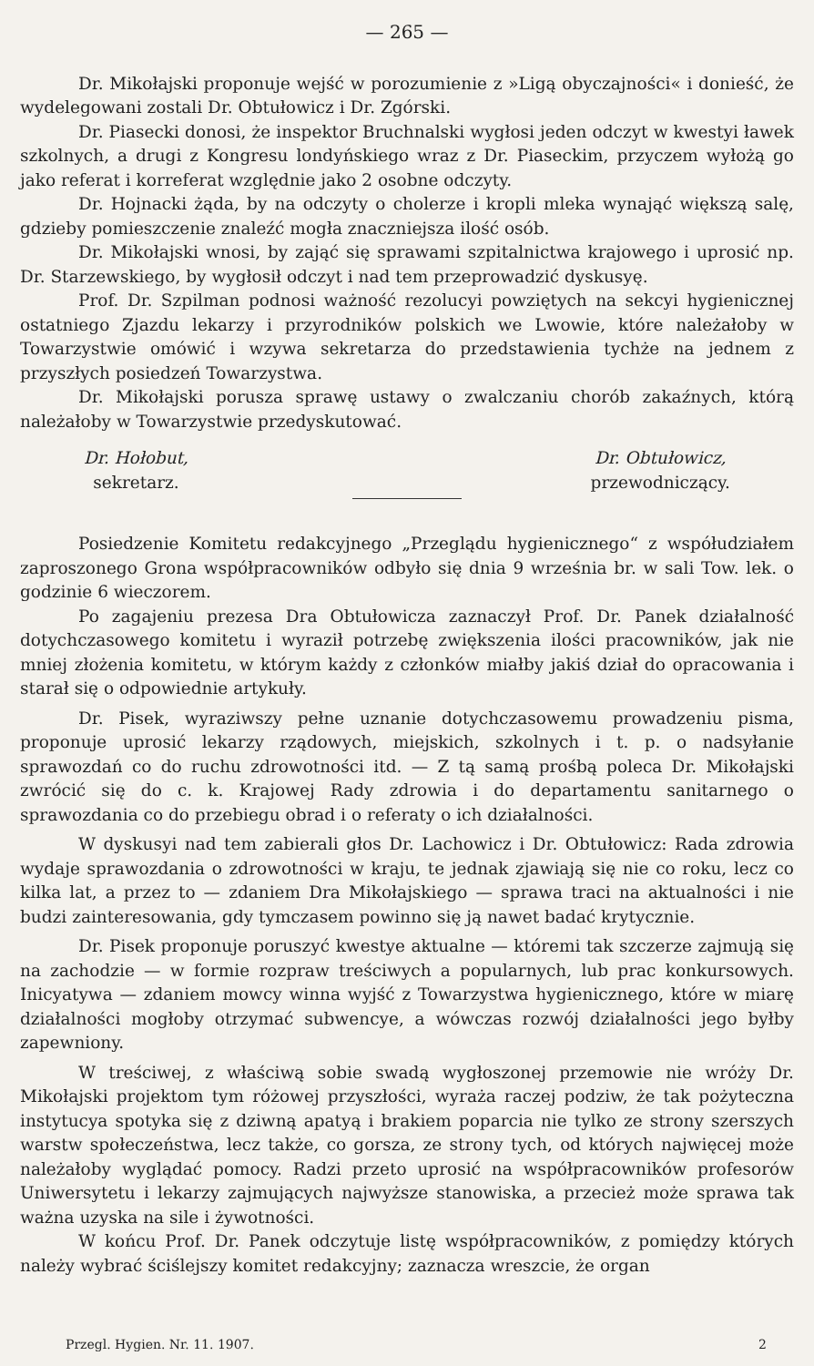— 265 —
Dr. Mikołajski proponuje wejść w porozumienie z »Ligą obyczajności« i donieść, że wydelegowani zostali Dr. Obtułowicz i Dr. Zgórski.
Dr. Piasecki donosi, że inspektor Bruchnalski wygłosi jeden odczyt w kwestyi ławek szkolnych, a drugi z Kongresu londyńskiego wraz z Dr. Piaseckim, przyczem wyłożą go jako referat i korreferat względnie jako 2 osobne odczyty.
Dr. Hojnacki żąda, by na odczyty o cholerze i kropli mleka wynająć większą salę, gdzieby pomieszczenie znaleźć mogła znaczniejsza ilość osób.
Dr. Mikołajski wnosi, by zająć się sprawami szpitalnictwa krajowego i uprosić np. Dr. Starzewskiego, by wygłosił odczyt i nad tem przeprowadzić dyskusyę.
Prof. Dr. Szpilman podnosi ważność rezolucyi powziętych na sekcyi hygienicznej ostatniego Zjazdu lekarzy i przyrodników polskich we Lwowie, które należałoby w Towarzystwie omówić i wzywa sekretarza do przedstawienia tychże na jednem z przyszłych posiedzeń Towarzystwa.
Dr. Mikołajski porusza sprawę ustawy o zwalczaniu chorób zakaźnych, którą należałoby w Towarzystwie przedyskutować.
Dr. Hołobut,
sekretarz.
Dr. Obtułowicz,
przewodniczący.
Posiedzenie Komitetu redakcyjnego „Przeglądu hygienicznego“ z współudziałem zaproszonego Grona współpracowników odbyło się dnia 9 września br. w sali Tow. lek. o godzinie 6 wieczorem.
Po zagajeniu prezesa Dra Obtułowicza zaznaczył Prof. Dr. Panek działalność dotychczasowego komitetu i wyraził potrzebę zwiększenia ilości pracowników, jak nie mniej złożenia komitetu, w którym każdy z członków miałby jakiś dział do opracowania i starał się o odpowiednie artykuły.
Dr. Pisek, wyraziwszy pełne uznanie dotychczasowemu prowadzeniu pisma, proponuje uprosić lekarzy rządowych, miejskich, szkolnych i t. p. o nadsyłanie sprawozdań co do ruchu zdrowotności itd. — Z tą samą prośbą poleca Dr. Mikołajski zwrócić się do c. k. Krajowej Rady zdrowia i do departamentu sanitarnego o sprawozdania co do przebiegu obrad i o referaty o ich działalności.
W dyskusyi nad tem zabierali głos Dr. Lachowicz i Dr. Obtułowicz: Rada zdrowia wydaje sprawozdania o zdrowotności w kraju, te jednak zjawiają się nie co roku, lecz co kilka lat, a przez to — zdaniem Dra Mikołajskiego — sprawa traci na aktualności i nie budzi zainteresowania, gdy tymczasem powinno się ją nawet badać krytycznie.
Dr. Pisek proponuje poruszyć kwestye aktualne — któremi tak szczerze zajmują się na zachodzie — w formie rozpraw treściwych a popularnych, lub prac konkursowych. Inicyatywa — zdaniem mowcy winna wyjść z Towarzystwa hygienicznego, które w miarę działalności mogłoby otrzymać subwencye, a wówczas rozwój działalności jego byłby zapewniony.
W treściwej, z właściwą sobie swadą wygłoszonej przemowie nie wróży Dr. Mikołajski projektom tym różowej przyszłości, wyraża raczej podziw, że tak pożyteczna instytucya spotyka się z dziwną apatyą i brakiem poparcia nie tylko ze strony szerszych warstw społeczeństwa, lecz także, co gorsza, ze strony tych, od których najwięcej może należałoby wyglądać pomocy. Radzi przeto uprosić na współpracowników profesorów Uniwersytetu i lekarzy zajmujących najwyższe stanowiska, a przecież może sprawa tak ważna uzyska na sile i żywotności.
W końcu Prof. Dr. Panek odczytuje listę współpracowników, z pomiędzy których należy wybrać ściślejszy komitet redakcyjny; zaznacza wreszcie, że organ
Przegl. Hygien. Nr. 11. 1907. 2